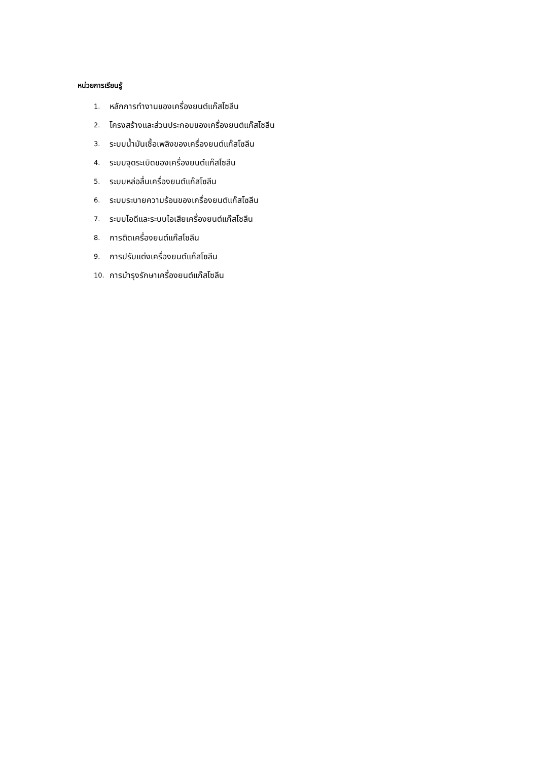หน่วยการเรียนรู้
1. หลักการทำงานของเครื่องยนต์แก๊สโซลีน
2. โครงสร้างและส่วนประกอบของเครื่องยนต์แก๊สโซลีน
3. ระบบน้ำมันเชื้อเพลิงของเครื่องยนต์แก๊สโซลีน
4. ระบบจุดระเบิดของเครื่องยนต์แก๊สโซลีน
5. ระบบหล่อลื่นเครื่องยนต์แก๊สโซลีน
6. ระบบระบายความร้อนของเครื่องยนต์แก๊สโซลีน
7. ระบบไอดีและระบบไอเสียเครื่องยนต์แก๊สโซลีน
8. การติดเครื่องยนต์แก๊สโซลีน
9. การปรับแต่งเครื่องยนต์แก๊สโซลีน
10. การบำรุงรักษาเครื่องยนต์แก๊สโซลีน